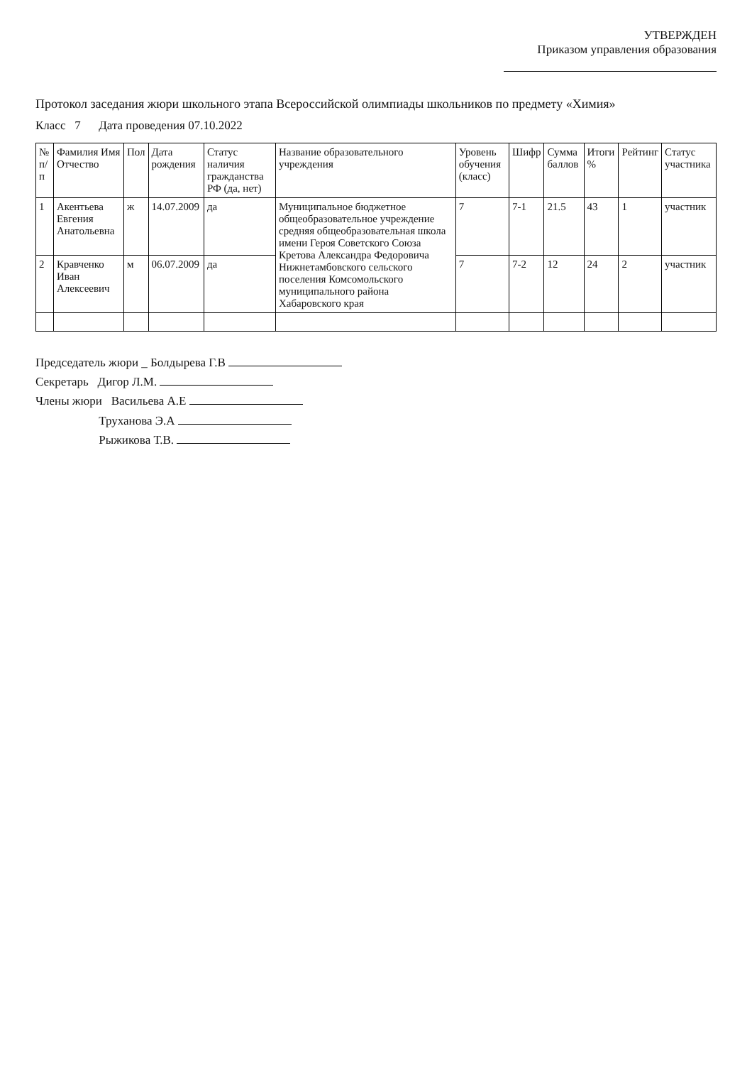УТВЕРЖДЕН
Приказом управления образования
Протокол заседания жюри школьного этапа Всероссийской олимпиады школьников по предмету «Химия»
Класс 7 Дата проведения 07.10.2022
| № п/п | Фамилия Имя Отчество | Пол | Дата рождения | Статус наличия гражданства РФ (да, нет) | Название образовательного учреждения | Уровень обучения (класс) | Шифр | Сумма баллов | Итоги % | Рейтинг | Статус участника |
| --- | --- | --- | --- | --- | --- | --- | --- | --- | --- | --- | --- |
| 1 | Акентьева Евгения Анатольевна | ж | 14.07.2009 | да | Муниципальное бюджетное общеобразовательное учреждение средняя общеобразовательная школа имени Героя Советского Союза Кретова Александра Федоровича Нижнетамбовского сельского поселения Комсомольского муниципального района Хабаровского края | 7 | 7-1 | 21.5 | 43 | 1 | участник |
| 2 | Кравченко Иван Алексеевич | м | 06.07.2009 | да | | 7 | 7-2 | 12 | 24 | 2 | участник |
Председатель жюри _ Болдырева Г.В
Секретарь Дигор Л.М.
Члены жюри Васильева А.Е
Труханова Э.А
Рыжикова Т.В.